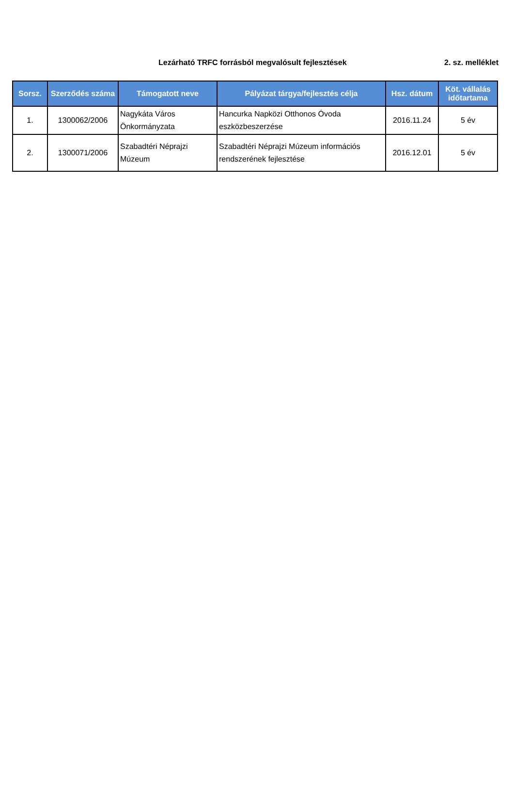Lezárható TRFC forrásból megvalósult fejlesztések 2. sz. melléklet
| Sorsz. | Szerződés száma | Támogatott neve | Pályázat tárgya/fejlesztés célja | Hsz. dátum | Köt. vállalás időtartama |
| --- | --- | --- | --- | --- | --- |
| 1. | 1300062/2006 | Nagykáta Város Önkormányzata | Hancurka Napközi Otthonos Óvoda eszközbeszerzése | 2016.11.24 | 5 év |
| 2. | 1300071/2006 | Szabadtéri Néprajzi Múzeum | Szabadtéri Néprajzi Múzeum információs rendszerének fejlesztése | 2016.12.01 | 5 év |